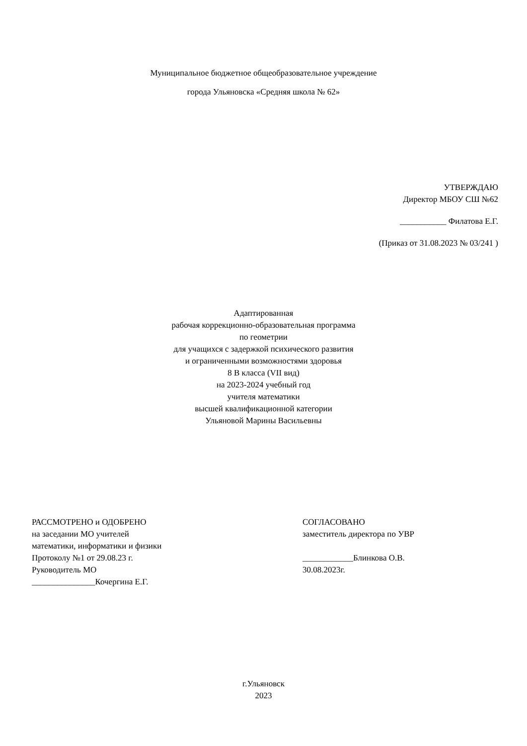Муниципальное бюджетное общеобразовательное учреждение
города Ульяновска «Средняя школа № 62»
УТВЕРЖДАЮ
Директор МБОУ СШ №62
___________ Филатова Е.Г.
(Приказ от 31.08.2023 № 03/241 )
Адаптированная
рабочая коррекционно-образовательная программа
по геометрии
для учащихся с задержкой психического развития
и ограниченными возможностями здоровья
8 В класса (VII вид)
на 2023-2024 учебный год
учителя математики
высшей квалификационной категории
Ульяновой Марины Васильевны
РАССМОТРЕНО и ОДОБРЕНО
на заседании МО учителей
математики, информатики и физики
Протоколу №1 от 29.08.23 г.
Руководитель МО
_______________Кочергина Е.Г.
СОГЛАСОВАНО
заместитель директора по УВР
____________Блинкова О.В.
30.08.2023г.
г.Ульяновск
2023